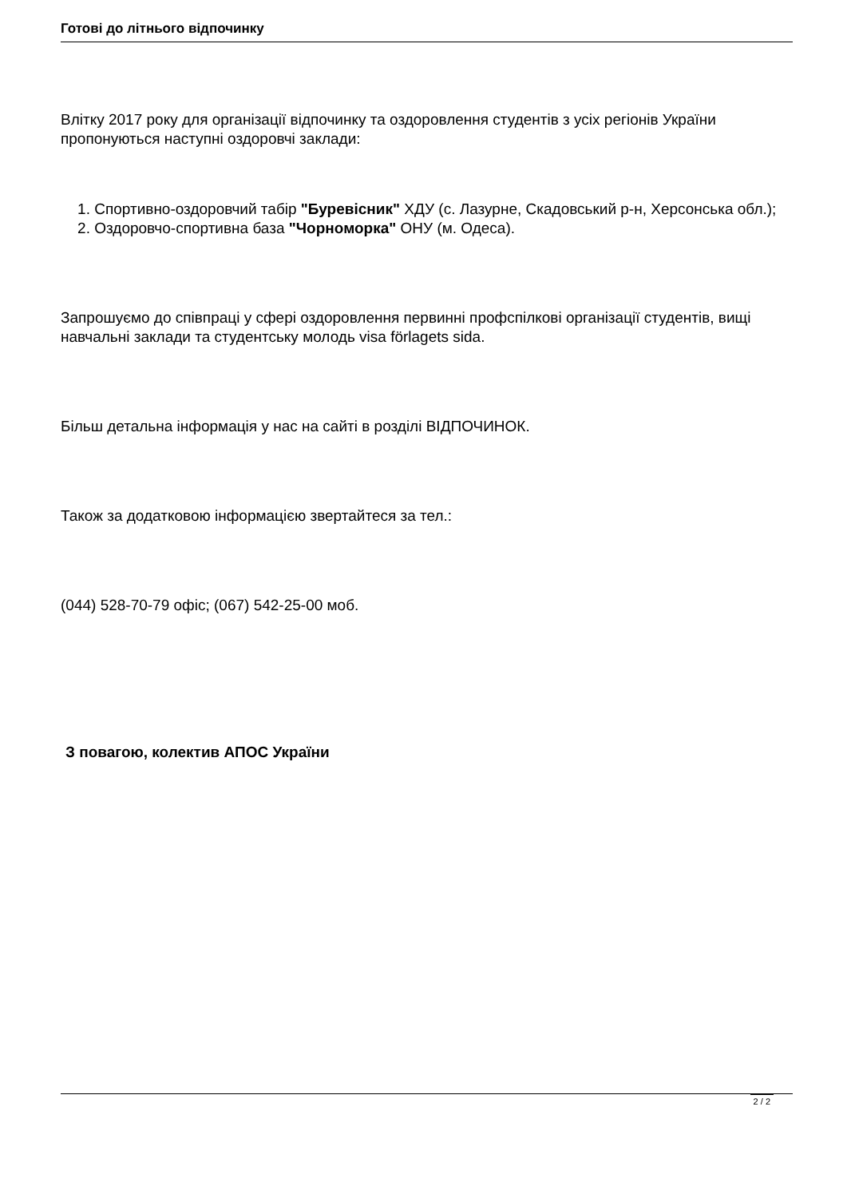Готові до літнього відпочинку
Влітку 2017 року для організації відпочинку та оздоровлення студентів з усіх регіонів України пропонуються наступні оздоровчі заклади:
1. Спортивно-оздоровчий табір "Буревісник" ХДУ (с. Лазурне, Скадовський р-н, Херсонська обл.);
2. Оздоровчо-спортивна база "Чорноморка" ОНУ (м. Одеса).
Запрошуємо до співпраці у сфері оздоровлення первинні профспілкові організації студентів, вищі навчальні заклади та студентську молодь visa förlagets sida.
Більш детальна інформація у нас на сайті в розділі ВІДПОЧИНОК.
Також за додатковою інформацією звертайтеся за тел.:
(044) 528-70-79 офіс; (067) 542-25-00 моб.
З повагою, колектив АПОС України
2 / 2